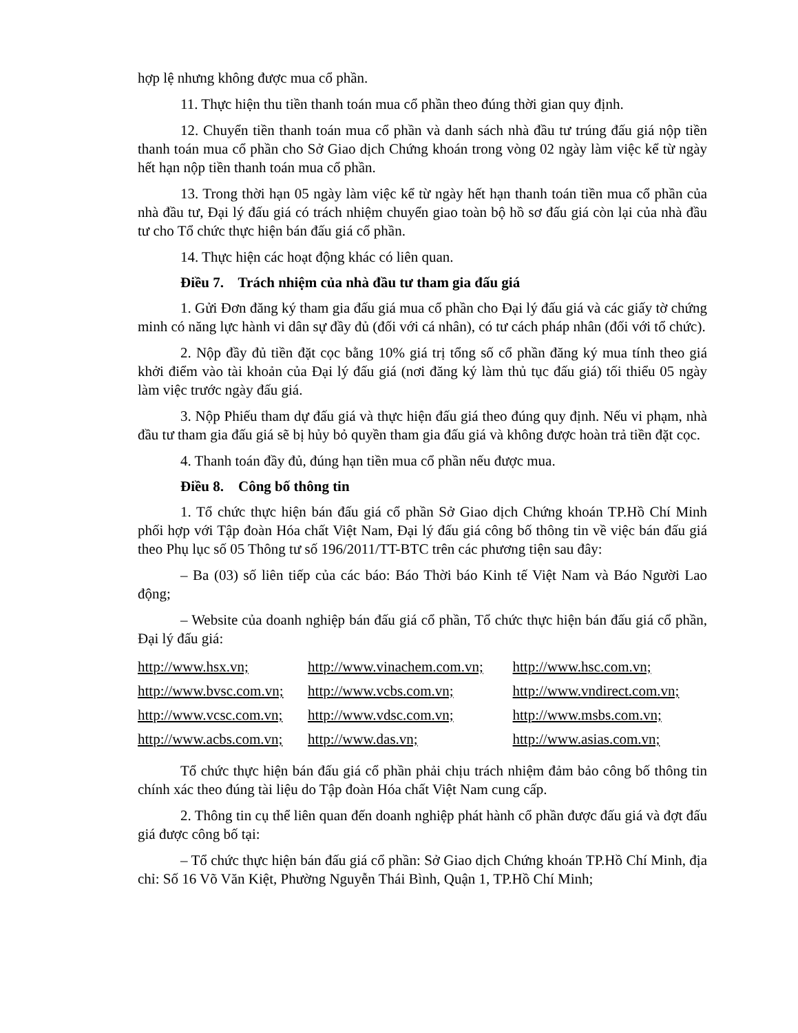hợp lệ nhưng không được mua cổ phần.
11. Thực hiện thu tiền thanh toán mua cổ phần theo đúng thời gian quy định.
12. Chuyển tiền thanh toán mua cổ phần và danh sách nhà đầu tư trúng đấu giá nộp tiền thanh toán mua cổ phần cho Sở Giao dịch Chứng khoán trong vòng 02 ngày làm việc kể từ ngày hết hạn nộp tiền thanh toán mua cổ phần.
13. Trong thời hạn 05 ngày làm việc kể từ ngày hết hạn thanh toán tiền mua cổ phần của nhà đầu tư, Đại lý đấu giá có trách nhiệm chuyển giao toàn bộ hồ sơ đấu giá còn lại của nhà đầu tư cho Tổ chức thực hiện bán đấu giá cổ phần.
14. Thực hiện các hoạt động khác có liên quan.
Điều 7. Trách nhiệm của nhà đầu tư tham gia đấu giá
1. Gửi Đơn đăng ký tham gia đấu giá mua cổ phần cho Đại lý đấu giá và các giấy tờ chứng minh có năng lực hành vi dân sự đầy đủ (đối với cá nhân), có tư cách pháp nhân (đối với tổ chức).
2. Nộp đầy đủ tiền đặt cọc bằng 10% giá trị tổng số cổ phần đăng ký mua tính theo giá khởi điểm vào tài khoản của Đại lý đấu giá (nơi đăng ký làm thủ tục đấu giá) tối thiểu 05 ngày làm việc trước ngày đấu giá.
3. Nộp Phiếu tham dự đấu giá và thực hiện đấu giá theo đúng quy định. Nếu vi phạm, nhà đầu tư tham gia đấu giá sẽ bị hủy bỏ quyền tham gia đấu giá và không được hoàn trả tiền đặt cọc.
4. Thanh toán đầy đủ, đúng hạn tiền mua cổ phần nếu được mua.
Điều 8. Công bố thông tin
1. Tổ chức thực hiện bán đấu giá cổ phần Sở Giao dịch Chứng khoán TP.Hồ Chí Minh phối hợp với Tập đoàn Hóa chất Việt Nam, Đại lý đấu giá công bố thông tin về việc bán đấu giá theo Phụ lục số 05 Thông tư số 196/2011/TT-BTC trên các phương tiện sau đây:
– Ba (03) số liên tiếp của các báo: Báo Thời báo Kinh tế Việt Nam và Báo Người Lao động;
– Website của doanh nghiệp bán đấu giá cổ phần, Tổ chức thực hiện bán đấu giá cổ phần, Đại lý đấu giá:
| http://www.hsx.vn; | http://www.vinachem.com.vn; | http://www.hsc.com.vn; |
| http://www.bvsc.com.vn; | http://www.vcbs.com.vn; | http://www.vndirect.com.vn; |
| http://www.vcsc.com.vn; | http://www.vdsc.com.vn; | http://www.msbs.com.vn; |
| http://www.acbs.com.vn; | http://www.das.vn; | http://www.asias.com.vn; |
Tổ chức thực hiện bán đấu giá cổ phần phải chịu trách nhiệm đảm bảo công bố thông tin chính xác theo đúng tài liệu do Tập đoàn Hóa chất Việt Nam cung cấp.
2. Thông tin cụ thể liên quan đến doanh nghiệp phát hành cổ phần được đấu giá và đợt đấu giá được công bố tại:
– Tổ chức thực hiện bán đấu giá cổ phần: Sở Giao dịch Chứng khoán TP.Hồ Chí Minh, địa chỉ: Số 16 Võ Văn Kiệt, Phường Nguyễn Thái Bình, Quận 1, TP.Hồ Chí Minh;